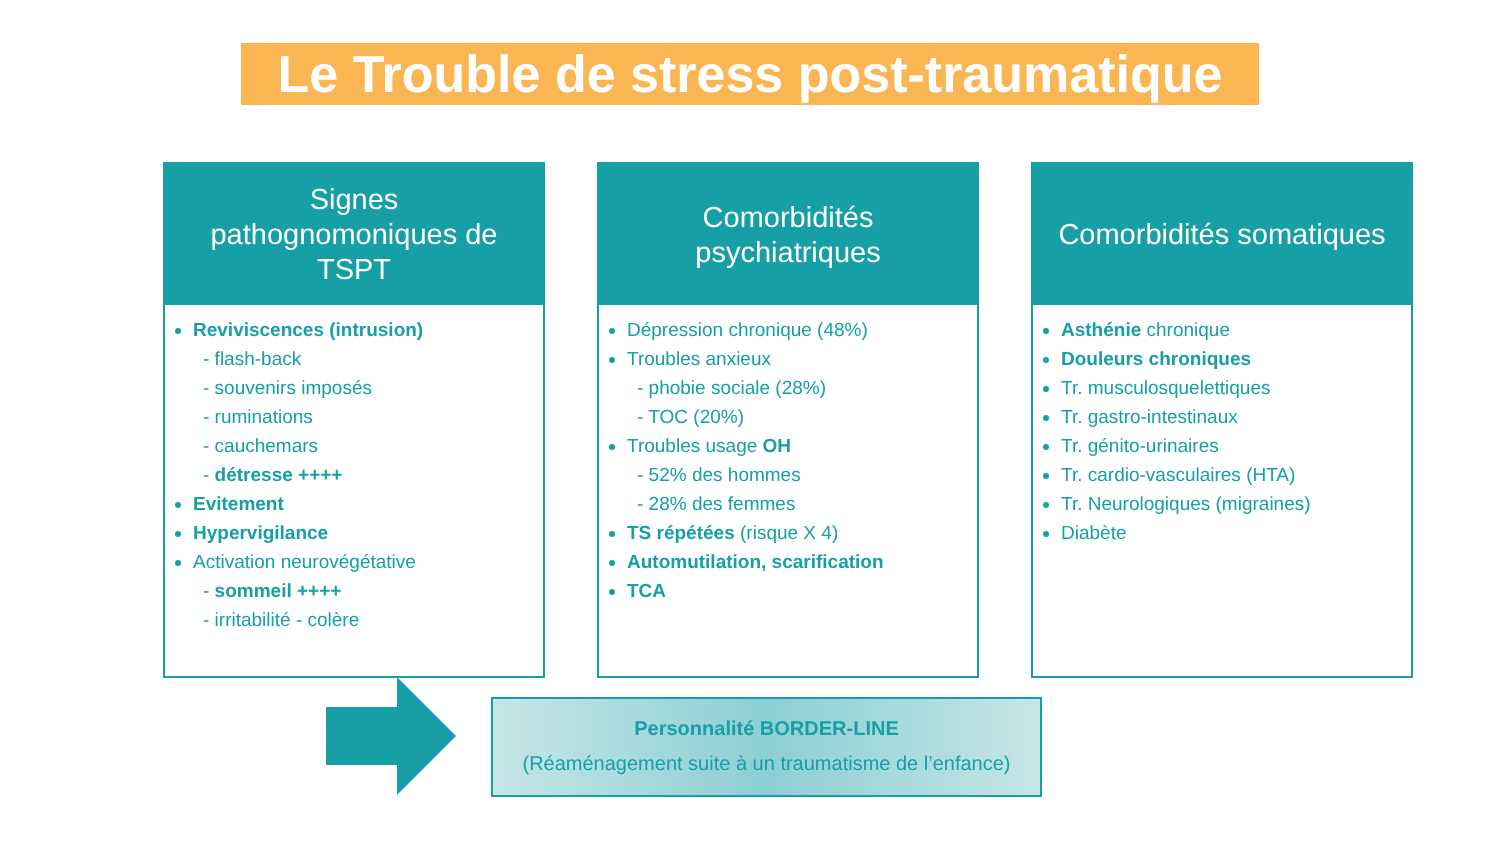Le Trouble de stress post-traumatique
Signes pathognomoniques de TSPT
Reviviscences (intrusion)
- flash-back
- souvenirs imposés
- ruminations
- cauchemars
- détresse ++++
Evitement
Hypervigilance
Activation neurovégétative
- sommeil ++++
- irritabilité - colère
Comorbidités psychiatriques
Dépression chronique (48%)
Troubles anxieux
- phobie sociale (28%)
- TOC (20%)
Troubles usage OH
- 52% des hommes
- 28% des femmes
TS répétées (risque X 4)
Automutilation, scarification
TCA
Comorbidités somatiques
Asthénie chronique
Douleurs chroniques
Tr. musculosquelettiques
Tr. gastro-intestinaux
Tr. génito-urinaires
Tr. cardio-vasculaires (HTA)
Tr. Neurologiques (migraines)
Diabète
Personnalité BORDER-LINE
(Réaménagement suite à un traumatisme de l’enfance)